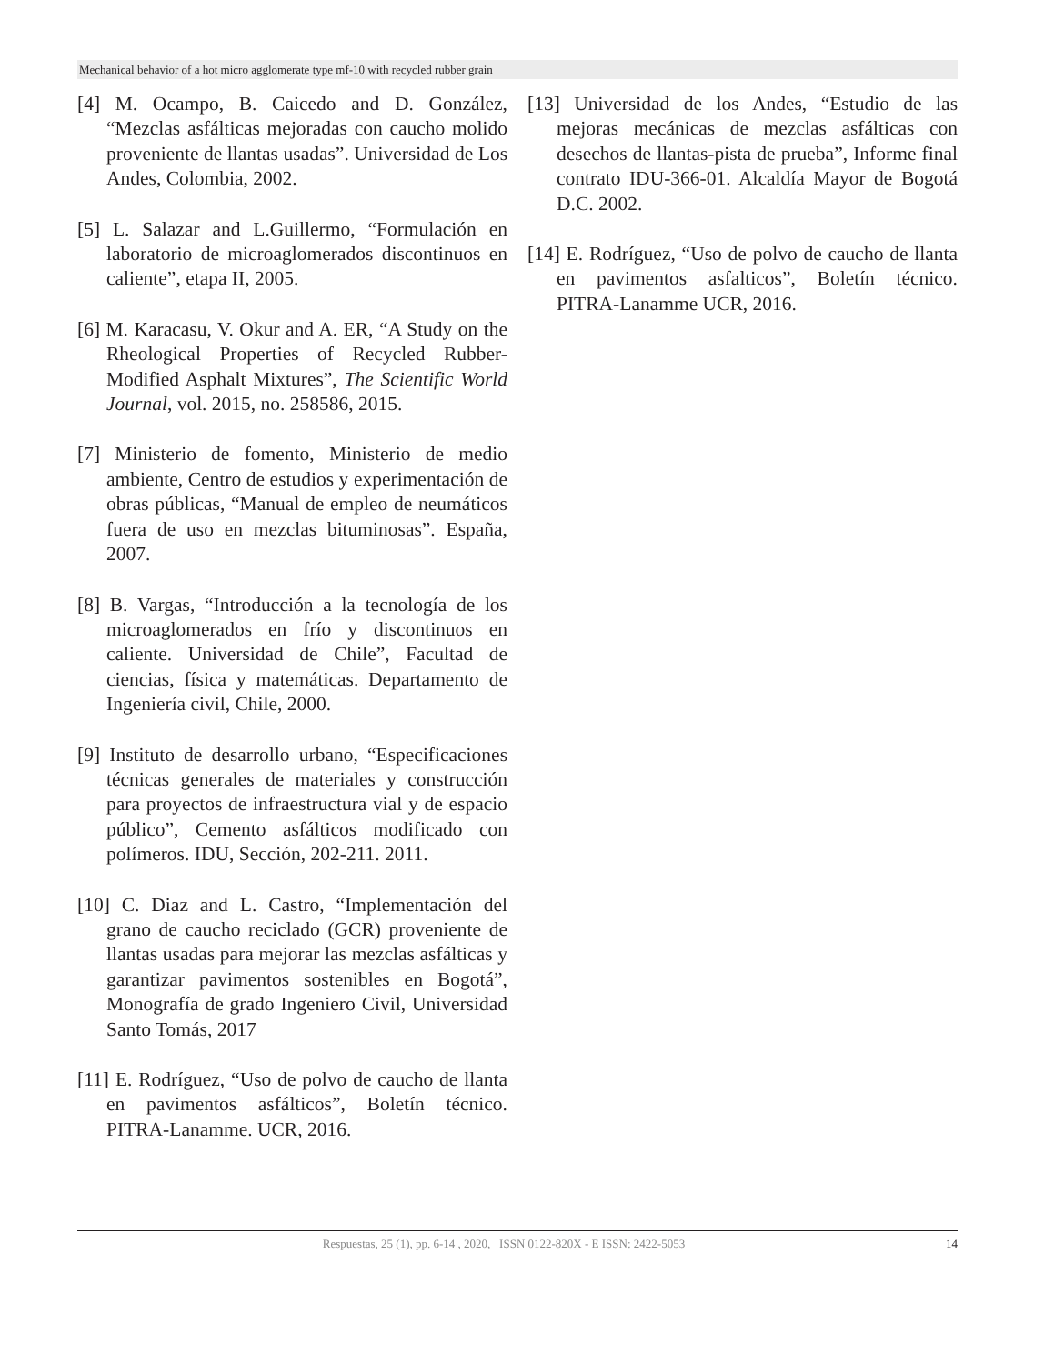Mechanical behavior of a hot micro agglomerate type mf-10 with recycled rubber grain
[4] M. Ocampo, B. Caicedo and D. González, “Mezclas asfálticas mejoradas con caucho molido proveniente de llantas usadas”. Universidad de Los Andes, Colombia, 2002.
[5] L. Salazar and L.Guillermo, “Formulación en laboratorio de microaglomerados discontinuos en caliente”, etapa II, 2005.
[6] M. Karacasu, V. Okur and A. ER, “A Study on the Rheological Properties of Recycled Rubber-Modified Asphalt Mixtures”, The Scientific World Journal, vol. 2015, no. 258586, 2015.
[7] Ministerio de fomento, Ministerio de medio ambiente, Centro de estudios y experimentación de obras públicas, “Manual de empleo de neumáticos fuera de uso en mezclas bituminosas”. España, 2007.
[8] B. Vargas, “Introducción a la tecnología de los microaglomerados en frío y discontinuos en caliente. Universidad de Chile”, Facultad de ciencias, física y matemáticas. Departamento de Ingeniería civil, Chile, 2000.
[9] Instituto de desarrollo urbano, “Especificaciones técnicas generales de materiales y construcción para proyectos de infraestructura vial y de espacio público”, Cemento asfálticos modificado con polímeros. IDU, Sección, 202-211. 2011.
[10] C. Diaz and L. Castro, “Implementación del grano de caucho reciclado (GCR) proveniente de llantas usadas para mejorar las mezclas asfálticas y garantizar pavimentos sostenibles en Bogotá”, Monografía de grado Ingeniero Civil, Universidad Santo Tomás, 2017
[11] E. Rodríguez, “Uso de polvo de caucho de llanta en pavimentos asfálticos”, Boletín técnico. PITRA-Lanamme. UCR, 2016.
[13] Universidad de los Andes, “Estudio de las mejoras mecánicas de mezclas asfálticas con desechos de llantas-pista de prueba”, Informe final contrato IDU-366-01. Alcaldía Mayor de Bogotá D.C. 2002.
[14] E. Rodríguez, “Uso de polvo de caucho de llanta en pavimentos asfalticos”, Boletín técnico. PITRA-Lanamme UCR, 2016.
Respuestas, 25 (1), pp. 6-14 , 2020, ISSN 0122-820X - E ISSN: 2422-5053 14